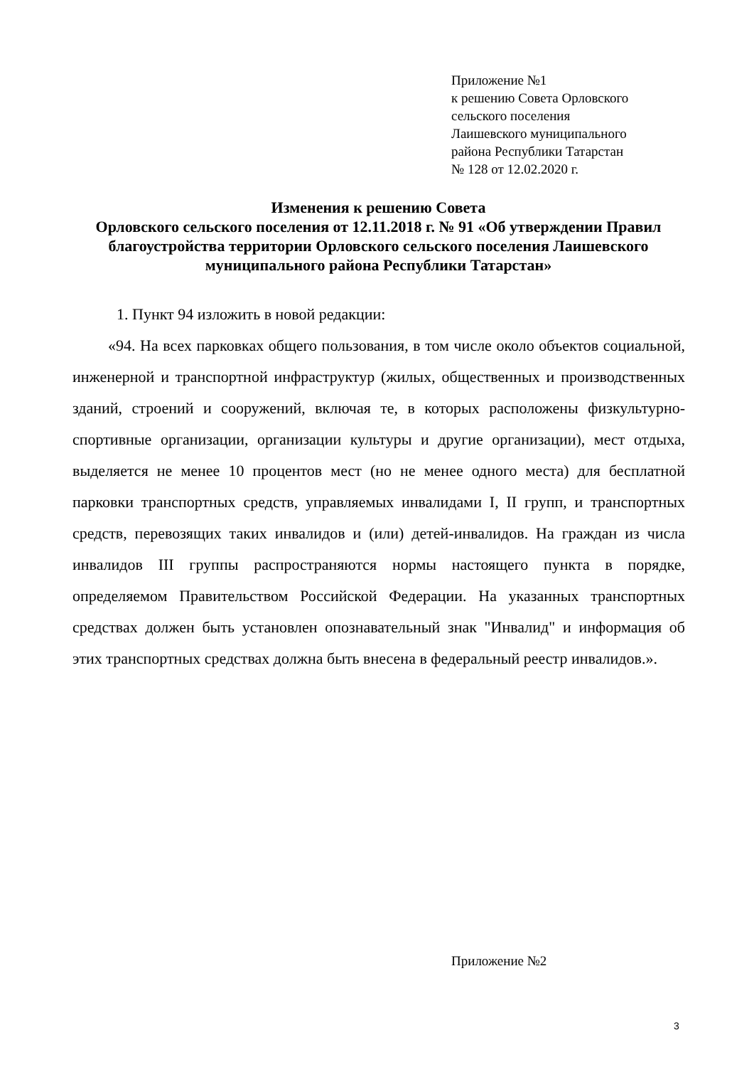Приложение №1
к решению Совета Орловского
сельского поселения
Лаишевского муниципального
района Республики Татарстан
№ 128 от 12.02.2020 г.
Изменения к решению Совета
Орловского сельского поселения от 12.11.2018 г. № 91 «Об утверждении Правил благоустройства территории Орловского сельского поселения Лаишевского муниципального района Республики Татарстан»
1. Пункт 94 изложить в новой редакции:
«94. На всех парковках общего пользования, в том числе около объектов социальной, инженерной и транспортной инфраструктур (жилых, общественных и производственных зданий, строений и сооружений, включая те, в которых расположены физкультурно-спортивные организации, организации культуры и другие организации), мест отдыха, выделяется не менее 10 процентов мест (но не менее одного места) для бесплатной парковки транспортных средств, управляемых инвалидами I, II групп, и транспортных средств, перевозящих таких инвалидов и (или) детей-инвалидов. На граждан из числа инвалидов III группы распространяются нормы настоящего пункта в порядке, определяемом Правительством Российской Федерации. На указанных транспортных средствах должен быть установлен опознавательный знак "Инвалид" и информация об этих транспортных средствах должна быть внесена в федеральный реестр инвалидов.».
Приложение №2
3